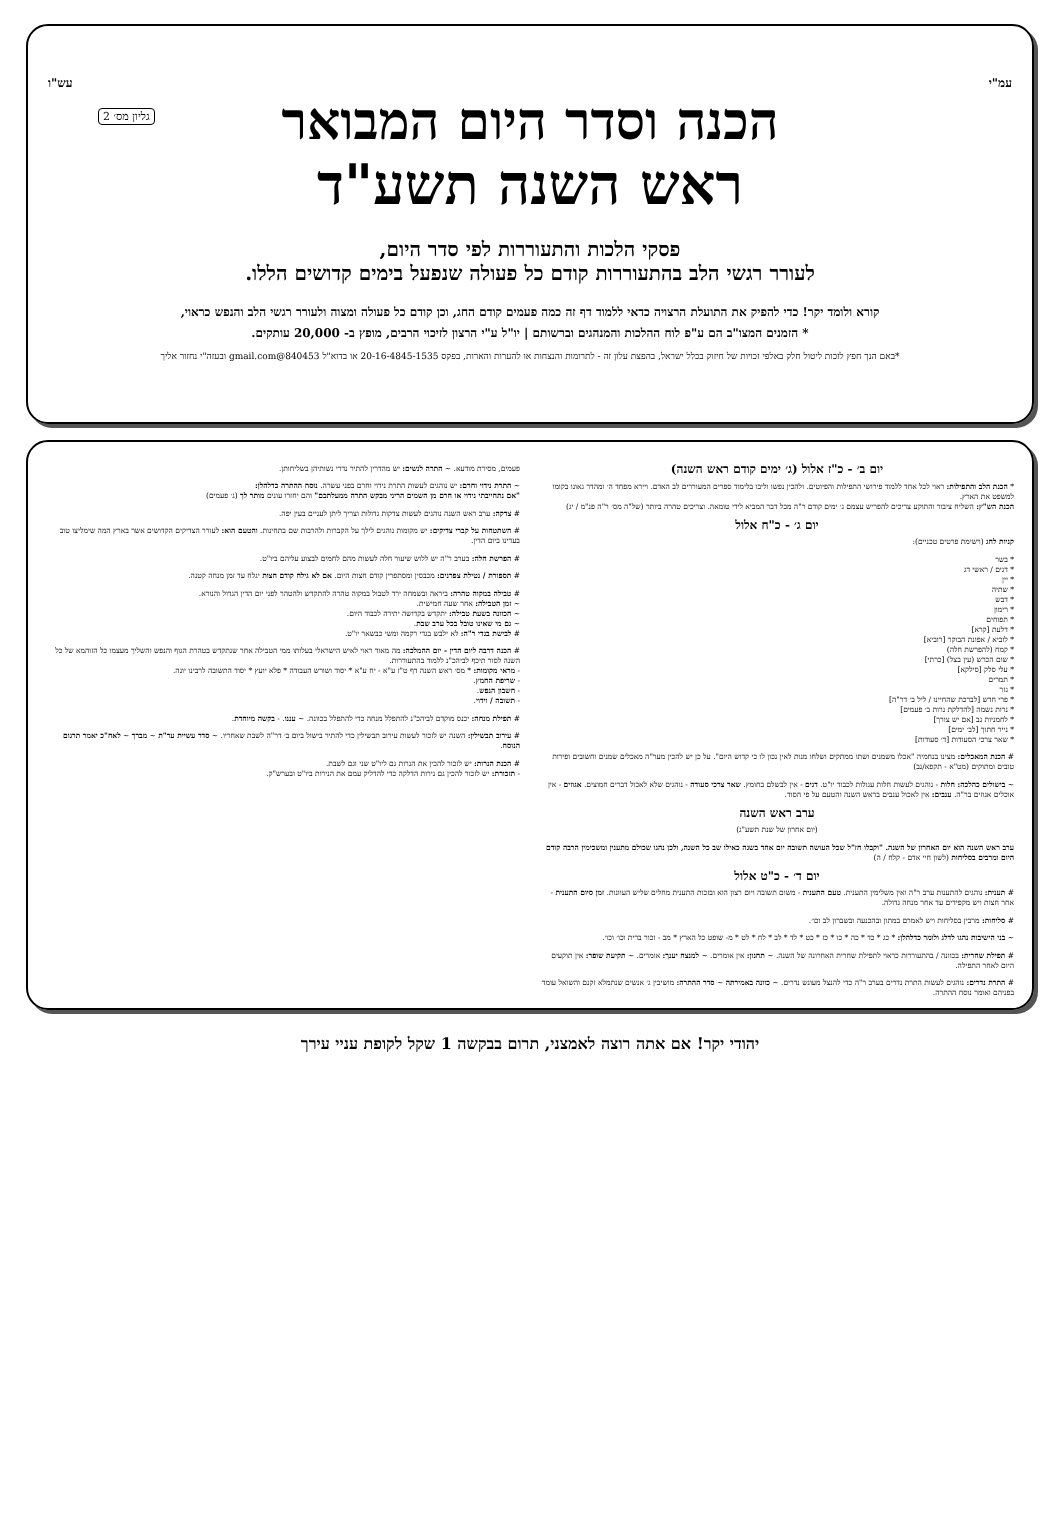עמ"י עש"ו
גליון מס׳ 2
הכנה וסדר היום המבואר
ראש השנה תשע"ד
פסקי הלכות והתעוררות לפי סדר היום,
לעורר רגשי הלב בהתעוררות קודם כל פעולה שנפעל בימים קדושים הללו.
קורא ולומד יקר! כדי להפיק את התועלת הרצויה כדאי ללמוד דף זה כמה פעמים קודם החג, וכן קודם כל פעולה ומצוה ולעורר רגשי הלב והנפש כראוי,
* הזמנים המצו"ב הם ע"פ לוח ההלכות והמנהגים וברשותם | יו"ל ע"י הרצון לזיכוי הרבים, מופץ ב- 20,000 עותקים.
*באם הנך חפץ לזכות ליטול חלק באלפי זכויות של חיזוק בכלל ישראל, בהפצת עלון זה - לתרומות והנצחות או להערות והארות, בפקס 20-16-4845-1535 או בדוא"ל 840453@gmail.com ובעזה"י נחזור אליך
יום ב׳ - כ"ז אלול (ג׳ ימים קודם ראש השנה)
* הכנת הלב והתפילות: ראוי לכל אחד ללמוד פירושי התפילות והפיוטים. ולהכין נפשו וליבו בלימוד ספרים המעוררים לב האדם. ויירא מפחד ה׳ ומהדר גאונו בקומו למשפט את הארץ.
הכנת הש"ץ: השליח ציבור והתוקע צריכים להפריש עצמם ג׳ ימים קודם ר"ה מכל דבר המביא לידי טומאה. וצריכים טהרה ביותר (של"ה מס׳ ר"ה פנ"מ / יג)
יום ג׳ - כ"ח אלול
קניות לחג (רשימת פרטים טכניים):
* בשר
* דגים / ראשי דג
* יין
* שתיה
* דבש
* רימון
* תפוחים
* דלעת [קרא]
* לוביא / אפונת הבוקר [רוביא]
* קמח (להפרשת חלה)
* שום הכרש (עין בצל) [כרתי]
* עלי סלק [סילקא]
* תמרים
* גזר
* פרי חדש [לברכת שהחיינו / ליל ב׳ דר"ה]
* נרות נשמה [להדלקת נרות ב׳ פעמים]
* לחמניות גב [אם יש צורך]
* נייר חתוך [לב׳ ימים]
* שאר צרכי הסעודות [ד׳ סעודות]
# הכנת המאכלים: מצינו בנחמיה "אכלו משמנים ושתו ממתקים ושלחו מנות לאין נכון לו כי קדוש היום". על כן יש להכין מער"ה מאכלים שמנים וחשובים ופירות טובים ומתוקים (מט"א - תקפא/נב)
~ בישולים כהלכה: חלות - נוהגים לעשות חלות עגולות לכבוד יו"ט. דגים - אין לבשלם בחומץ. שאר צרכי סעודה - נוהגים שלא לאכול דברים חמוצים. אגוזים - אין אוכלים אגוזים בר"ה. ענבים: אין לאכול ענבים בראש השנה והטעם על פי הסוד.
ערב ראש השנה
(יום אחרון של שנת תשע"ג)
ערב ראש השנה הוא יום האחרון של השנה. "וקבלו חז"ל שכל העושה תשובה יום אחד בשנה כאילו שב כל השנה, ולכן נהגו שכולם מתענין ומשכימין הרבה קודם היום ומרבים בסליחות (לשון חיי אדם - קלח / ה)
יום ד׳ - כ"ט אלול
# תענית: נוהגים להתענות ערב ר"ה ואין משלימין התענית. טעם התענית - משום תשובה ויום רצון הוא ובזכות התענית מחלים שליש העוונות. זמן סיום התענית - אחר חצות ויש מקפידים עד אחר מנחה גדולה.
# סליחות: מרבין בסליחות ויש לאמרם במתון ובהכנעה ובשברון לב וכו׳.
~ בני הישיבות נהגו לדלג ולומר כדלהלן: * כג * כד * כה * כו * כז * כט * לד * לב * לח * לט * מ- שופט כל הארץ * מב - זכור ברית וכו׳ וכו׳.
# תפילת שחרית: בכוונה / בהתעוררות כראוי לתפילת שחרית האחרונה של השנה. ~ תחנון: אין אומרים. ~ למנצח יענך: אומרים. ~ תקיעת שופר: אין תוקעים היום לאחר התפילה.
# התרת נדרים: נוהגים לעשות התרת נדרים בערב ר"ה כדי להנצל מעונש נדרים. ~ כוונה באמירתה ~ סדר ההתרה: מושיבין ג׳ אנשים שנתמלא זקנם והשואל עומד בפניהם ואומר נוסח ההתרה.
פעמים, מסירת מודעא. ~ התרה לנשים: יש מהדרין להתיר נדרי נשותיהן בשליחותן.
~ התרת נידוי וחרם: יש נוהגים לעשות התרת נידוי וחרם בפני עשרה. נוסח ההתרה כדלהלן:
"אם נתחייבתי נידוי או חרם מן השמים הריני מבקש התרה ממעלתכם" והם יחזרו עונים מותר לך (ג׳ פעמים)
# צדקה: ערב ראש השנה נוהגים לעשות צדקות גדולות וצריך ליתן לעניים בעין יפה.
# השתטחות על קברי צדיקים: יש מקומות נוהגים לילך על הקברות ולהרבות שם בתחינות. והטעם הוא: לעורר הצדיקים הקדושים אשר בארץ המה שימליצו טוב בעדינו ביום הדין.
# הפרשת חלה: בערב ר"ה יש ללוש שיעור חלה לעשות מהם לחמים לבצוע עליהם ביו"ט.
# תספורת / נטילת צפרנים: מכבסין ומסתפרין קודם חצות היום. אם לא גילח קודם חצות יגלח עד זמן מנחה קטנה.
# טבילה במקוה טהרה: ביראה ובשמחה ירד לטבול במקוה טהרה להתקדש ולהטהר לפני יום הדין הגדול והנורא.
~ זמן הטבילה: אחר שעה חמישית.
~ הכוונה בשעת טבילה: יתקדש בקדושה יתירה לכבוד היום.
~ גם מי שאינו טובל בכל ערב שבת.
# לבישת בגדי ר"ה: לא ילבש בגדי רקמה ומשי כבשאר יו"ט.
# הכנה דרבה ליום הדין - יום ההמלכה: מה מאוד ראוי לאיש הישראלי בעלותו ממי הטבילה אחר שנתקדש בטהרת הגוף והנפש והשליך מעצמו כל הזוהמא של כל השנה לסור תיכף לביהכ"נ ללמוד בהתעוררות.
- מראי מקומות: * מס׳ ראש השנה דף ט"ז ע"א - יח ע"א * יסוד ושורש העבודה * פלא יועץ * יסוד התשובה לרבינו יונה.
- שריפת החמץ.
- חשבון הנפש.
- תשובה / וידוי.
# תפילת מנחה: יכנס מוקדם לביהכ"נ להתפלל מנחה כדי להתפלל בכוונה. ~ עננו. - בקשה מיוחדת.
# עירוב תבשילין: השנה יש לזכור לעשות עירוב תבשילין כדי להתיר בישול ביום ב׳ דר"ה לשבת שאחריו. ~ סדר עשיית ער"ת ~ מברך ~ לאח"כ יאמר תרגום הנוסח.
# הכנת הנרות: יש לזכור להכין את הנרות גם ליו"ט שני וגם לשבת.
- תזכורת: יש לזכור להכין גם נירות הדלקה כדי להדליק עמם את הנירות ביו"ט ובערש"ק.
יהודי יקר! אם אתה רוצה לאמצני, תרום בבקשה 1 שקל לקופת עניי עירך